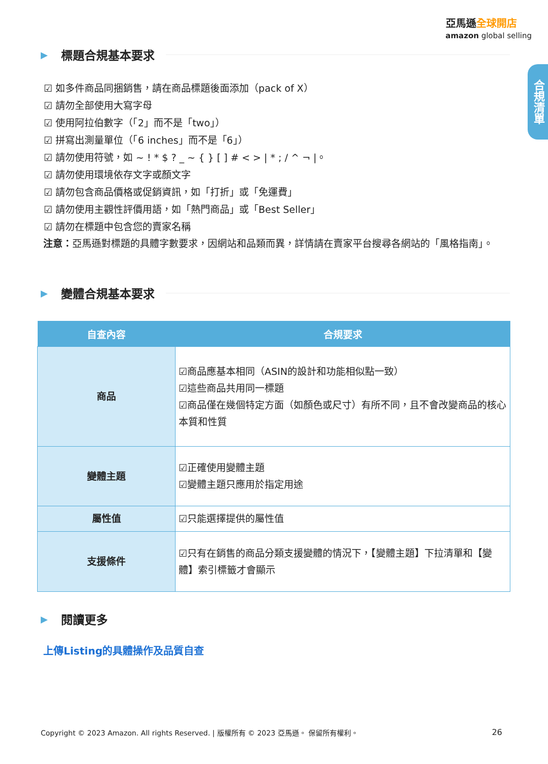亞馬遜全球開店
amazon global selling
合規清單
▶ 標題合規基本要求
☑ 如多件商品同捆銷售，請在商品標題後面添加（pack of X）
☑ 請勿全部使用大寫字母
☑ 使用阿拉伯數字（「2」而不是「two」）
☑ 拼寫出測量單位（「6 inches」而不是「6」）
☑ 請勿使用符號，如 ~ ! * $ ? _ ~ { } [ ] # < > | * ; / ^ ¬ |。
☑ 請勿使用環境依存文字或顏文字
☑ 請勿包含商品價格或促銷資訊，如「打折」或「免運費」
☑ 請勿使用主觀性評價用語，如「熱門商品」或「Best Seller」
☑ 請勿在標題中包含您的賣家名稱
注意：亞馬遜對標題的具體字數要求，因網站和品類而異，詳情請在賣家平台搜尋各網站的「風格指南」。
▶ 變體合規基本要求
| 自查內容 | 合規要求 |
| --- | --- |
| 商品 | ☑商品應基本相同（ASIN的設計和功能相似點一致） ☑這些商品共用同一標題 ☑商品僅在幾個特定方面（如顏色或尺寸）有所不同，且不會改變商品的核心本質和性質 |
| 變體主題 | ☑正確使用變體主題 ☑變體主題只應用於指定用途 |
| 屬性值 | ☑只能選擇提供的屬性值 |
| 支援條件 | ☑只有在銷售的商品分類支援變體的情況下，【變體主題】下拉清單和【變體】索引標籤才會顯示 |
▶ 閱讀更多
上傳Listing的具體操作及品質自查
Copyright © 2023 Amazon. All rights Reserved. | 版權所有 © 2023 亞馬遜。 保留所有權利。 26